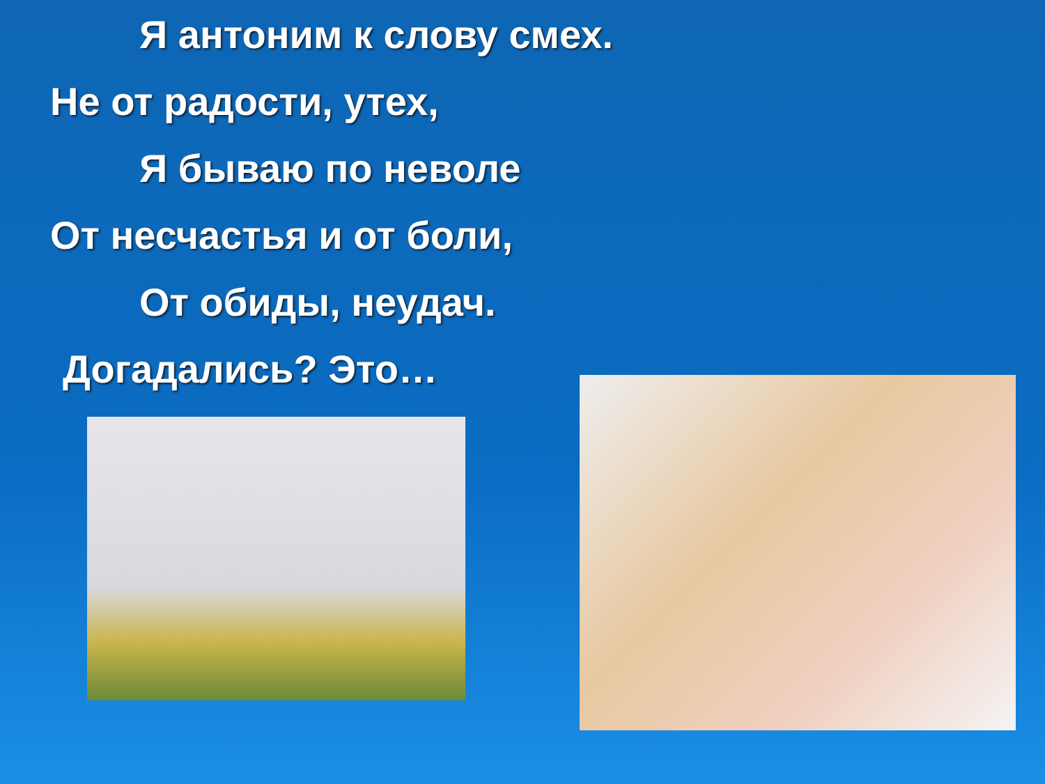Я антоним к слову смех.
Не от радости, утех,
Я бываю по неволе
От несчастья и от боли,
От обиды, неудач.
Догадались? Это…